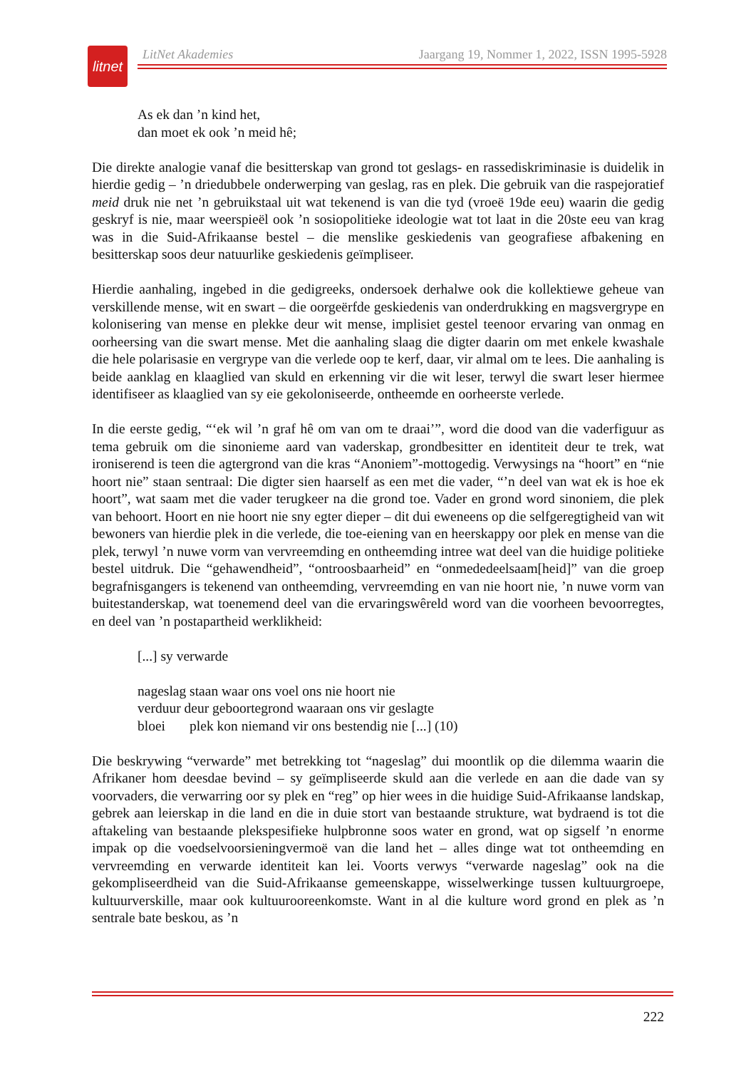litnet
LitNet Akademies Jaargang 19, Nommer 1, 2022, ISSN 1995-5928
As ek dan ’n kind het,
dan moet ek ook ’n meid hê;
Die direkte analogie vanaf die besitterskap van grond tot geslags- en rassediskriminasie is duidelik in hierdie gedig – ’n driedubbele onderwerping van geslag, ras en plek. Die gebruik van die raspejoratief meid druk nie net ’n gebruikstaal uit wat tekenend is van die tyd (vroeë 19de eeu) waarin die gedig geskryf is nie, maar weerspieël ook ’n sosiopolitieke ideologie wat tot laat in die 20ste eeu van krag was in die Suid-Afrikaanse bestel – die menslike geskiedenis van geografiese afbakening en besitterskap soos deur natuurlike geskiedenis geïmpliseer.
Hierdie aanhaling, ingebed in die gedigreeks, ondersoek derhalwe ook die kollektiewe geheue van verskillende mense, wit en swart – die oorgeërfde geskiedenis van onderdrukking en magsvergrype en kolonisering van mense en plekke deur wit mense, implisiet gestel teenoor ervaring van onmag en oorheersing van die swart mense. Met die aanhaling slaag die digter daarin om met enkele kwashale die hele polarisasie en vergrype van die verlede oop te kerf, daar, vir almal om te lees. Die aanhaling is beide aanklag en klaaglied van skuld en erkenning vir die wit leser, terwyl die swart leser hiermee identifiseer as klaaglied van sy eie gekoloniseerde, ontheemde en oorheerste verlede.
In die eerste gedig, “‘ek wil ’n graf hê om van om te draai’”, word die dood van die vaderfiguur as tema gebruik om die sinonieme aard van vaderskap, grondbesitter en identiteit deur te trek, wat ironiserend is teen die agtergrond van die kras “Anoniem”-mottogedig. Verwysings na “hoort” en “nie hoort nie” staan sentraal: Die digter sien haarself as een met die vader, “’n deel van wat ek is hoe ek hoort”, wat saam met die vader terugkeer na die grond toe. Vader en grond word sinoniem, die plek van behoort. Hoort en nie hoort nie sny egter dieper – dit dui eweneens op die selfgeregtigheid van wit bewoners van hierdie plek in die verlede, die toe-eiening van en heerskappy oor plek en mense van die plek, terwyl ’n nuwe vorm van vervreemding en ontheemding intree wat deel van die huidige politieke bestel uitdruk. Die “gehawendheid”, “ontroosbaarheid” en “onmededeelsaam[heid]” van die groep begrafnisgangers is tekenend van ontheemding, vervreemding en van nie hoort nie, ’n nuwe vorm van buitestanderskap, wat toenemend deel van die ervaringswêreld word van die voorheen bevoorregtes, en deel van ’n postapartheid werklikheid:
[...] sy verwarde
nageslag staan waar ons voel ons nie hoort nie
verduur deur geboortegrond waaraan ons vir geslagte
bloei plek kon niemand vir ons bestendig nie [...] (10)
Die beskrywing “verwarde” met betrekking tot “nageslag” dui moontlik op die dilemma waarin die Afrikaner hom deesdae bevind – sy geïmpliseerde skuld aan die verlede en aan die dade van sy voorvaders, die verwarring oor sy plek en “reg” op hier wees in die huidige Suid-Afrikaanse landskap, gebrek aan leierskap in die land en die in duie stort van bestaande strukture, wat bydraend is tot die aftakeling van bestaande plekspesifieke hulpbronne soos water en grond, wat op sigself ’n enorme impak op die voedselvoorsieningvermoë van die land het – alles dinge wat tot ontheemding en vervreemding en verwarde identiteit kan lei. Voorts verwys “verwarde nageslag” ook na die gekompliseerdheid van die Suid-Afrikaanse gemeenskappe, wisselwerkinge tussen kultuurgroepe, kultuurverskille, maar ook kultuurooreenkomste. Want in al die kulture word grond en plek as ’n sentrale bate beskou, as ’n
222